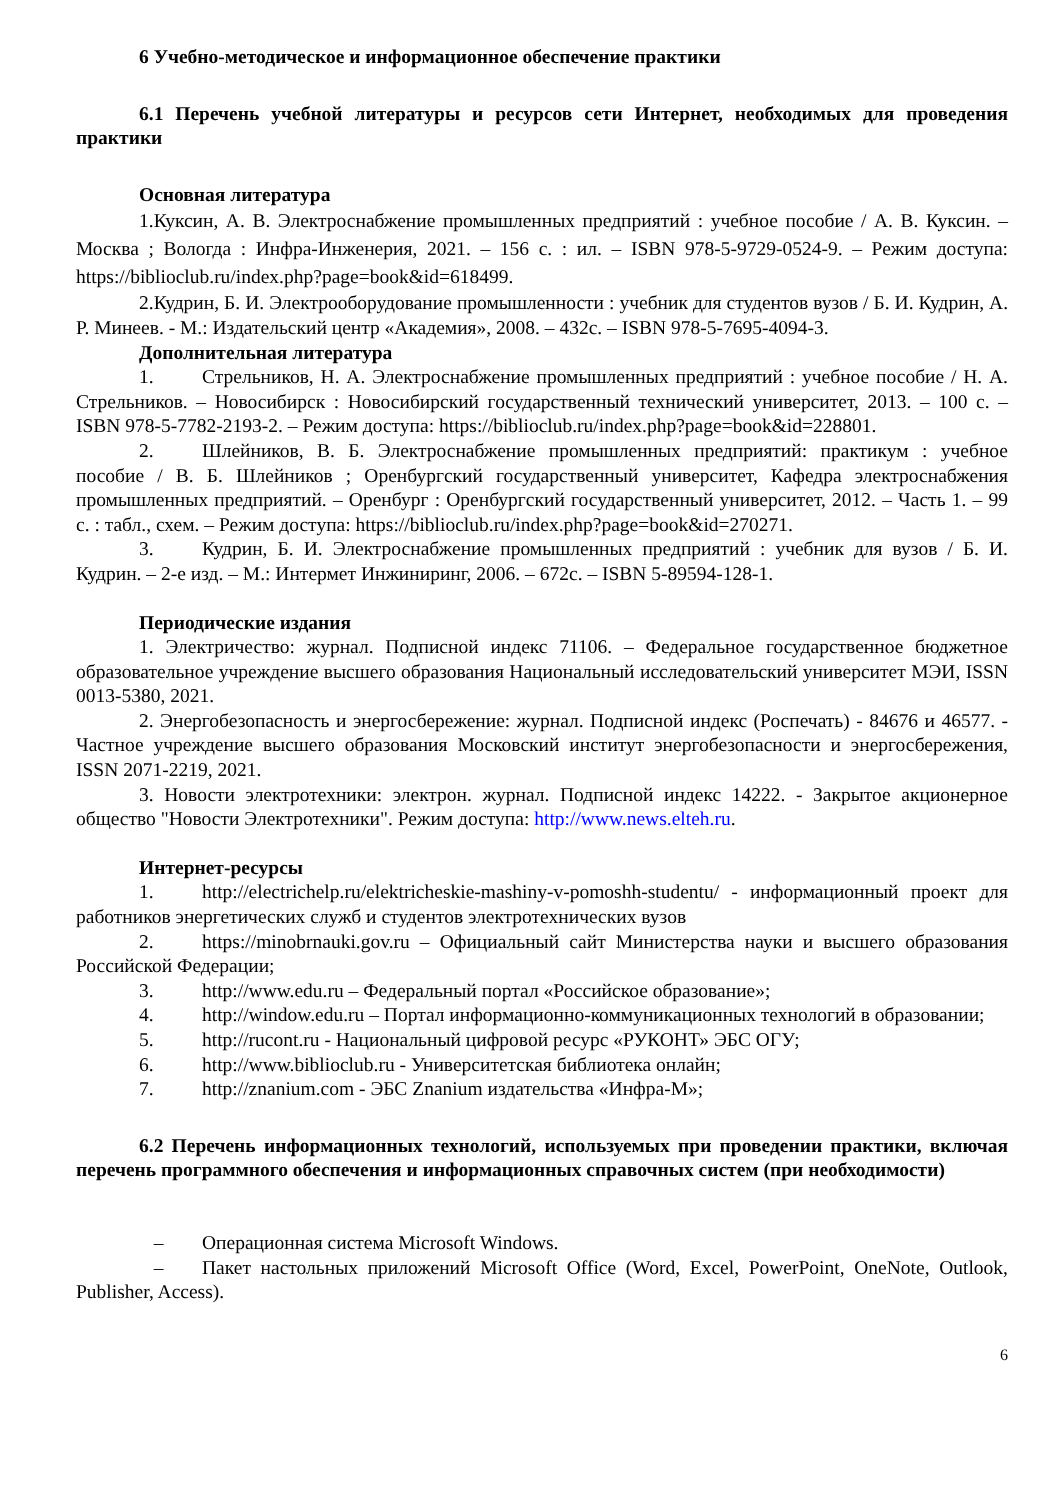6 Учебно-методическое и информационное обеспечение практики
6.1 Перечень учебной литературы и ресурсов сети Интернет, необходимых для проведения практики
Основная литература
1.Куксин, А. В. Электроснабжение промышленных предприятий : учебное пособие / А. В. Куксин. – Москва ; Вологда : Инфра-Инженерия, 2021. – 156 с. : ил. – ISBN 978-5-9729-0524-9. – Режим доступа: https://biblioclub.ru/index.php?page=book&id=618499.
2.Кудрин, Б. И. Электрооборудование промышленности : учебник для студентов вузов / Б. И. Кудрин, А. Р. Минеев. - М.: Издательский центр «Академия», 2008. – 432с. – ISBN 978-5-7695-4094-3.
Дополнительная литература
1. Стрельников, Н. А. Электроснабжение промышленных предприятий : учебное пособие / Н. А. Стрельников. – Новосибирск : Новосибирский государственный технический университет, 2013. – 100 с. – ISBN 978-5-7782-2193-2. – Режим доступа: https://biblioclub.ru/index.php?page=book&id=228801.
2. Шлейников, В. Б. Электроснабжение промышленных предприятий: практикум : учебное пособие / В. Б. Шлейников ; Оренбургский государственный университет, Кафедра электроснабжения промышленных предприятий. – Оренбург : Оренбургский государственный университет, 2012. – Часть 1. – 99 с. : табл., схем. – Режим доступа: https://biblioclub.ru/index.php?page=book&id=270271.
3. Кудрин, Б. И. Электроснабжение промышленных предприятий : учебник для вузов / Б. И. Кудрин. – 2-е изд. – М.: Интермет Инжиниринг, 2006. – 672с. – ISBN 5-89594-128-1.
Периодические издания
1. Электричество: журнал. Подписной индекс 71106. – Федеральное государственное бюджетное образовательное учреждение высшего образования Национальный исследовательский университет МЭИ, ISSN 0013-5380, 2021.
2. Энергобезопасность и энергосбережение: журнал. Подписной индекс (Роспечать) - 84676 и 46577. - Частное учреждение высшего образования Московский институт энергобезопасности и энергосбережения, ISSN 2071-2219, 2021.
3. Новости электротехники: электрон. журнал. Подписной индекс 14222. - Закрытое акционерное общество "Новости Электротехники". Режим доступа: http://www.news.elteh.ru.
Интернет-ресурсы
1. http://electrichelp.ru/elektricheskie-mashiny-v-pomoshh-studentu/ - информационный проект для работников энергетических служб и студентов электротехнических вузов
2. https://minobrnauki.gov.ru – Официальный сайт Министерства науки и высшего образования Российской Федерации;
3. http://www.edu.ru – Федеральный портал «Российское образование»;
4. http://window.edu.ru – Портал информационно-коммуникационных технологий в образовании;
5. http://rucont.ru - Национальный цифровой ресурс «РУКОНТ» ЭБС ОГУ;
6. http://www.biblioclub.ru - Университетская библиотека онлайн;
7. http://znanium.com - ЭБС Znanium издательства «Инфра-М»;
6.2 Перечень информационных технологий, используемых при проведении практики, включая перечень программного обеспечения и информационных справочных систем (при необходимости)
– Операционная система Microsoft Windows.
– Пакет настольных приложений Microsoft Office (Word, Excel, PowerPoint, OneNote, Outlook, Publisher, Access).
6